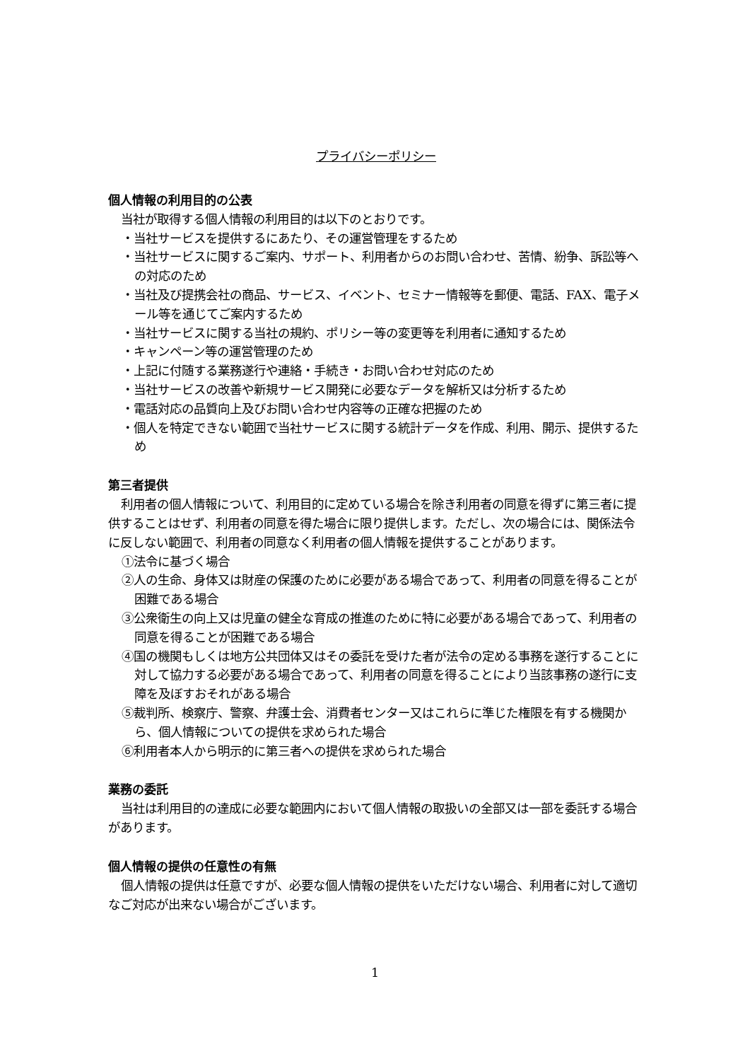プライバシーポリシー
個人情報の利用目的の公表
当社が取得する個人情報の利用目的は以下のとおりです。
・当社サービスを提供するにあたり、その運営管理をするため
・当社サービスに関するご案内、サポート、利用者からのお問い合わせ、苦情、紛争、訴訟等への対応のため
・当社及び提携会社の商品、サービス、イベント、セミナー情報等を郵便、電話、FAX、電子メール等を通じてご案内するため
・当社サービスに関する当社の規約、ポリシー等の変更等を利用者に通知するため
・キャンペーン等の運営管理のため
・上記に付随する業務遂行や連絡・手続き・お問い合わせ対応のため
・当社サービスの改善や新規サービス開発に必要なデータを解析又は分析するため
・電話対応の品質向上及びお問い合わせ内容等の正確な把握のため
・個人を特定できない範囲で当社サービスに関する統計データを作成、利用、開示、提供するため
第三者提供
利用者の個人情報について、利用目的に定めている場合を除き利用者の同意を得ずに第三者に提供することはせず、利用者の同意を得た場合に限り提供します。ただし、次の場合には、関係法令に反しない範囲で、利用者の同意なく利用者の個人情報を提供することがあります。
①法令に基づく場合
②人の生命、身体又は財産の保護のために必要がある場合であって、利用者の同意を得ることが困難である場合
③公衆衛生の向上又は児童の健全な育成の推進のために特に必要がある場合であって、利用者の同意を得ることが困難である場合
④国の機関もしくは地方公共団体又はその委託を受けた者が法令の定める事務を遂行することに対して協力する必要がある場合であって、利用者の同意を得ることにより当該事務の遂行に支障を及ぼすおそれがある場合
⑤裁判所、検察庁、警察、弁護士会、消費者センター又はこれらに準じた権限を有する機関から、個人情報についての提供を求められた場合
⑥利用者本人から明示的に第三者への提供を求められた場合
業務の委託
当社は利用目的の達成に必要な範囲内において個人情報の取扱いの全部又は一部を委託する場合があります。
個人情報の提供の任意性の有無
個人情報の提供は任意ですが、必要な個人情報の提供をいただけない場合、利用者に対して適切なご対応が出来ない場合がございます。
1